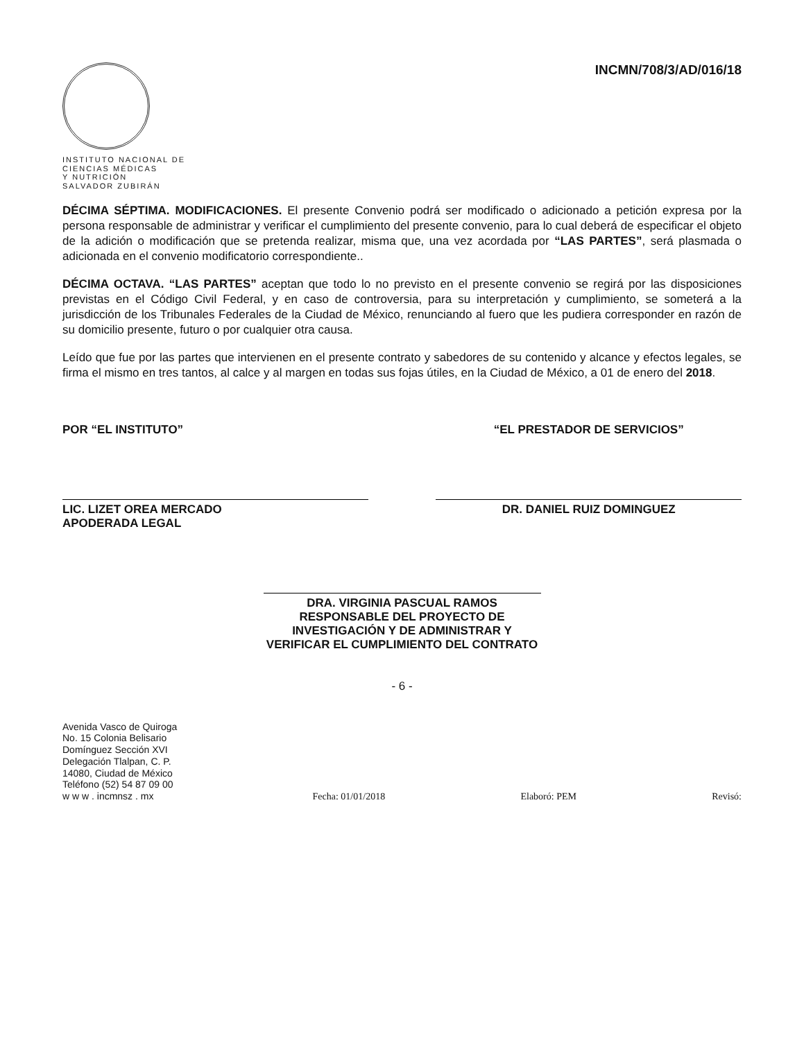INSTITUTO NACIONAL DE
CIENCIAS MÉDICAS
Y NUTRICIÓN
SALVADOR ZUBIRÁN
INCMN/708/3/AD/016/18
DÉCIMA SÉPTIMA. MODIFICACIONES. El presente Convenio podrá ser modificado o adicionado a petición expresa por la persona responsable de administrar y verificar el cumplimiento del presente convenio, para lo cual deberá de especificar el objeto de la adición o modificación que se pretenda realizar, misma que, una vez acordada por “LAS PARTES”, será plasmada o adicionada en el convenio modificatorio correspondiente..
DÉCIMA OCTAVA. “LAS PARTES” aceptan que todo lo no previsto en el presente convenio se regirá por las disposiciones previstas en el Código Civil Federal, y en caso de controversia, para su interpretación y cumplimiento, se someterá a la jurisdicción de los Tribunales Federales de la Ciudad de México, renunciando al fuero que les pudiera corresponder en razón de su domicilio presente, futuro o por cualquier otra causa.
Leído que fue por las partes que intervienen en el presente contrato y sabedores de su contenido y alcance y efectos legales, se firma el mismo en tres tantos, al calce y al margen en todas sus fojas útiles, en la Ciudad de México, a 01 de enero del 2018.
POR “EL INSTITUTO”
LIC. LIZET OREA MERCADO
APODERADA LEGAL
“EL PRESTADOR DE SERVICIOS”
DR. DANIEL RUIZ DOMINGUEZ
DRA. VIRGINIA PASCUAL RAMOS
RESPONSABLE DEL PROYECTO DE INVESTIGACIÓN Y DE ADMINISTRAR Y VERIFICAR EL CUMPLIMIENTO DEL CONTRATO
- 6 -
Avenida Vasco de Quiroga
No. 15 Colonia Belisario
Domínguez Sección XVI
Delegación Tlalpan, C. P.
14080, Ciudad de México
Teléfono (52) 54 87 09 00
w w w . incmnsz . mx
Fecha: 01/01/2018 Elaboró: PEM Revisó: